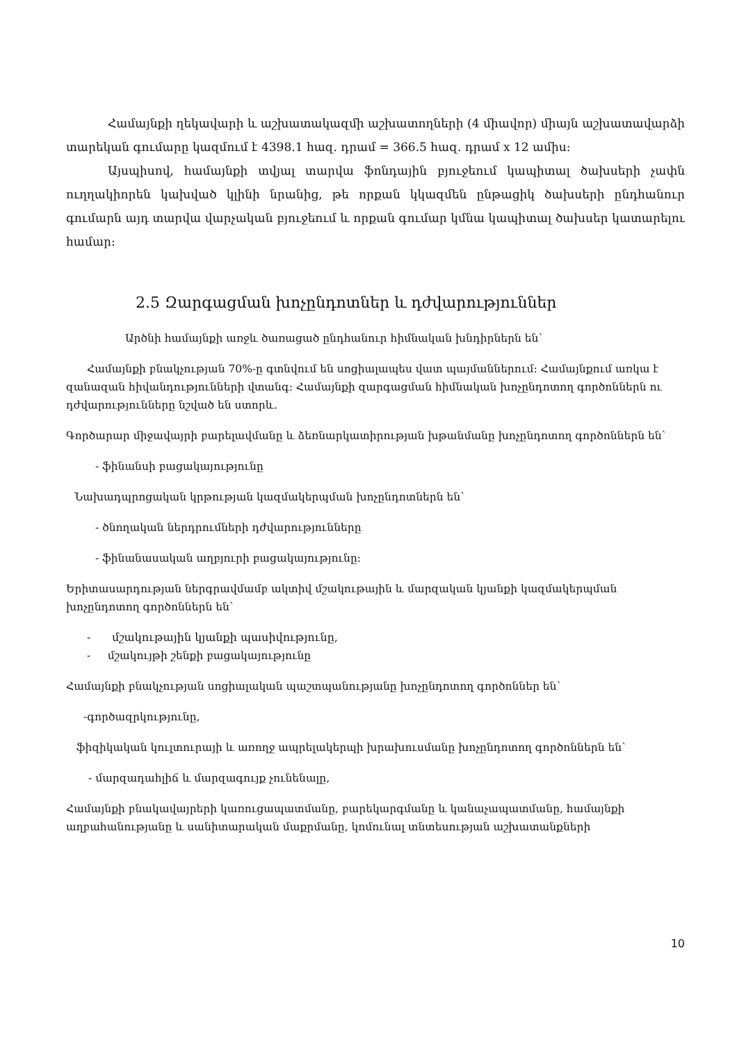Համայնքի ղեկավարի և աշխատակազմի աշխատողների (4 միավոր) միայն աշխատավարձի տարեկան գումարը կազմում է 4398.1 հազ. դրամ = 366.5 հազ. դրամ x 12 ամիս:
Այսպիսով, համայնքի տվյալ տարվա ֆոնդային բյուջեում կապիտալ ծախսերի չափն ուղղակիորեն կախված կլինի նրանից, թե որքան կկազմեն ընթացիկ ծախսերի ընդհանուր գումարն այդ տարվա վարչական բյուջեում և որքան գումար կմնա կապիտալ ծախսեր կատարելու համար:
2.5 Զարգացման խոչընդոտներ և դժվարություններ
Արծնի համայնքի առջև ծառացած ընդհանուր հիմնական խնդիրներն են՝
Համայնքի բնակչության 70%-ը գտնվում են սոցիալապես վատ պայմաններում: Համայնքում առկա է զանազան հիվանդությունների վտանգ: Համայնքի զարգացման հիմնական խոչընդոտող գործոններն ու դժվարությունները նշված են ստորև.
Գործարար միջավայրի բարելավմանը և ձեռնարկատիրության խթանմանը խոչընդոտող գործոններն են՝
- ֆինանսի բացակայությունը
Նախադպրոցական կրթության կազմակերպման խոչընդոտներն են՝
- ծնողական ներդրումների դժվարությունները
- ֆինանասական աղբյուրի բացակայությունը:
Երիտասարդության ներգրավմամբ ակտիվ մշակութային և մարզական կյանքի կազմակերպման խոչընդոտող գործոններն են՝
- մշակութային կյանքի պասիվությունը,
- մշակույթի շենքի բացակայությունը
Համայնքի բնակչության սոցիալական պաշտպանությանը խոչընդոտող գործոններ են՝
-գործազրկությունը,
ֆիզիկական կուլտուրայի և առողջ ապրելակերպի խրախուսմանը խոչընդոտող գործոններն են՝
- մարզադահլիճ և մարզագույք չունենալը,
Համայնքի բնակավայրերի կառուցապատմանը, բարեկարգմանը և կանաչապատմանը, համայնքի աղբահանությանը և սանիտարական մաքրմանը, կոմունալ տնտեսության աշխատանքների
10